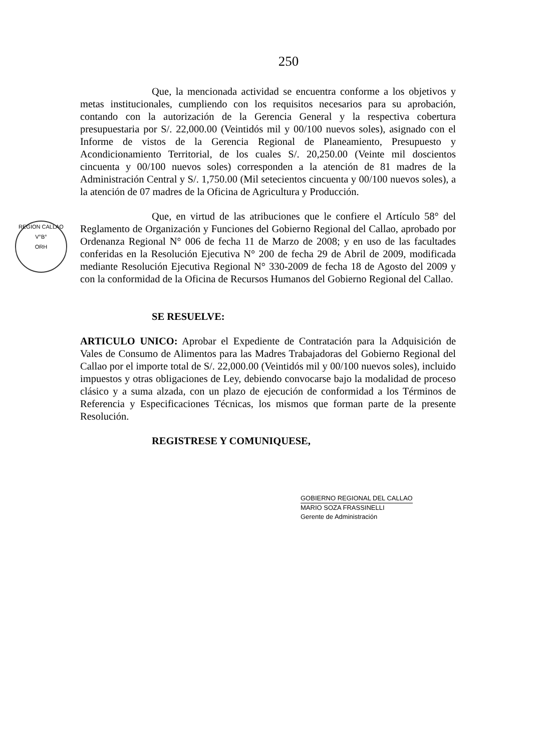250
REGION CALLAO
V°B°
ORH
Que, la mencionada actividad se encuentra conforme a los objetivos y metas institucionales, cumpliendo con los requisitos necesarios para su aprobación, contando con la autorización de la Gerencia General y la respectiva cobertura presupuestaria por S/. 22,000.00 (Veintidós mil y 00/100 nuevos soles), asignado con el Informe de vistos de la Gerencia Regional de Planeamiento, Presupuesto y Acondicionamiento Territorial, de los cuales S/. 20,250.00 (Veinte mil doscientos cincuenta y 00/100 nuevos soles) corresponden a la atención de 81 madres de la Administración Central y S/. 1,750.00 (Mil setecientos cincuenta y 00/100 nuevos soles), a la atención de 07 madres de la Oficina de Agricultura y Producción.
Que, en virtud de las atribuciones que le confiere el Artículo 58° del Reglamento de Organización y Funciones del Gobierno Regional del Callao, aprobado por Ordenanza Regional N° 006 de fecha 11 de Marzo de 2008; y en uso de las facultades conferidas en la Resolución Ejecutiva N° 200 de fecha 29 de Abril de 2009, modificada mediante Resolución Ejecutiva Regional N° 330-2009 de fecha 18 de Agosto del 2009 y con la conformidad de la Oficina de Recursos Humanos del Gobierno Regional del Callao.
SE RESUELVE:
ARTICULO UNICO: Aprobar el Expediente de Contratación para la Adquisición de Vales de Consumo de Alimentos para las Madres Trabajadoras del Gobierno Regional del Callao por el importe total de S/. 22,000.00 (Veintidós mil y 00/100 nuevos soles), incluido impuestos y otras obligaciones de Ley, debiendo convocarse bajo la modalidad de proceso clásico y a suma alzada, con un plazo de ejecución de conformidad a los Términos de Referencia y Especificaciones Técnicas, los mismos que forman parte de la presente Resolución.
REGISTRESE Y COMUNIQUESE,
GOBIERNO REGIONAL DEL CALLAO
MARIO SOZA FRASSINELLI
Gerente de Administración